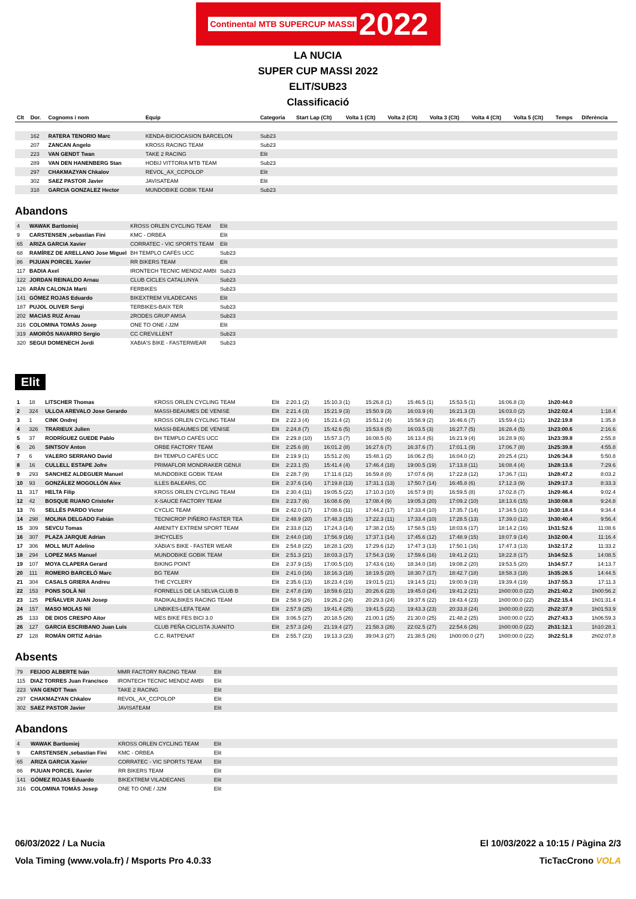Continental MTB SUPERCUP MASSI 2022
LA NUCIA
SUPER CUP MASSI 2022
ELIT/SUB23
Classificació
| Clt | Dor. | Cognoms i nom | Equip | Categoria | Start Lap (Clt) | Volta 1 (Clt) | Volta 2 (Clt) | Volta 3 (Clt) | Volta 4 (Clt) | Volta 5 (Clt) | Temps | Diferència |
| --- | --- | --- | --- | --- | --- | --- | --- | --- | --- | --- | --- | --- |
| | 162 | RATERA TENORIO Marc | KENDA-BICIOCASION BARCELON | Sub23 | | | | | | | | |
| | 207 | ZANCAN Angelo | KROSS RACING TEAM | Sub23 | | | | | | | | |
| | 223 | VAN GENDT Twan | TAKE 2 RACING | Elit | | | | | | | | |
| | 289 | VAN DEN HANENBERG Stan | HOBIJ VITTORIA MTB TEAM | Sub23 | | | | | | | | |
| | 297 | CHAKMAZYAN Chkalov | REVOL_AX_CCPOLOP | Elit | | | | | | | | |
| | 302 | SAEZ PASTOR Javier | JAVISATEAM | Elit | | | | | | | | |
| | 318 | GARCIA GONZALEZ Hector | MUNDOBIKE GOBIK TEAM | Sub23 | | | | | | | | |
Abandons
| 4 | WAWAK Bartlomiej | KROSS ORLEN CYCLING TEAM | Elit | |
| 9 | CARSTENSEN ,sebastian Fini | KMC - ORBEA | Elit | |
| 65 | ARIZA GARCIA Xavier | CORRATEC - VIC SPORTS TEAM | Elit | |
| 68 | RAMÍREZ DE ARELLANO Jose Miguel | BH TEMPLO CAFÉS UCC | Sub23 | |
| 86 | PIJUAN PORCEL Xavier | RR BIKERS TEAM | Elit | |
| 117 | BADIA Axel | IRONTECH TECNIC MENDIZ AMBI | Sub23 | |
| 122 | JORDAN REINALDO Arnau | CLUB CICLES CATALUNYA | Sub23 | |
| 126 | ARÁN CALONJA Martí | FERBIKES | Sub23 | |
| 141 | GÓMEZ ROJAS Eduardo | BIKEXTREM VILADECANS | Elit | |
| 187 | PUJOL OLIVER Sergi | TERBIKES-BAIX TER | Sub23 | |
| 202 | MACIAS RUZ Arnau | 2RODES GRUP AMSA | Sub23 | |
| 316 | COLOMINA TOMÀS Josep | ONE TO ONE / J2M | Elit | |
| 319 | AMORÓS NAVARRO Sergio | CC CREVILLENT | Sub23 | |
| 320 | SEGUI DOMENECH Jordi | XABIA'S BIKE - FASTERWEAR | Sub23 | |
Elit
| 1 | 18 | LITSCHER Thomas | KROSS ORLEN CYCLING TEAM | Elit | 2:20.1 (2) | 15:10.3 (1) | 15:26.8 (1) | 15:46.5 (1) | 15:53.5 (1) | 16:06.8 (3) | 1h20:44.0 | |
| 2 | 324 | ULLOA AREVALO Jose Gerardo | MASSI-BEAUMES DE VENISE | Elit | 2:21.4 (3) | 15:21.9 (3) | 15:50.9 (3) | 16:03.9 (4) | 16:21.3 (3) | 16:03.0 (2) | 1h22:02.4 | 1:18.4 |
| 3 | 1 | CINK Ondrej | KROSS ORLEN CYCLING TEAM | Elit | 2:22.3 (4) | 15:21.4 (2) | 15:51.2 (4) | 15:58.9 (2) | 16:46.6 (7) | 15:59.4 (1) | 1h22:19.8 | 1:35.8 |
| 4 | 326 | TRARIEUX Julien | MASSI-BEAUMES DE VENISE | Elit | 2:24.8 (7) | 15:42.6 (5) | 15:53.6 (5) | 16:03.5 (3) | 16:27.7 (5) | 16:28.4 (5) | 1h23:00.6 | 2:16.6 |
| 5 | 37 | RODRÍGUEZ GUEDE Pablo | BH TEMPLO CAFÉS UCC | Elit | 2:29.8 (10) | 15:57.3 (7) | 16:08.5 (6) | 16:13.4 (6) | 16:21.9 (4) | 16:28.9 (6) | 1h23:39.8 | 2:55.8 |
| 6 | 26 | SINTSOV Anton | ORBE FACTORY TEAM | Elit | 2:25.6 (8) | 16:01.2 (8) | 16:27.6 (7) | 16:37.6 (7) | 17:01.1 (9) | 17:06.7 (8) | 1h25:39.8 | 4:55.8 |
| 7 | 6 | VALERO SERRANO David | BH TEMPLO CAFÉS UCC | Elit | 2:19.9 (1) | 15:51.2 (6) | 15:48.1 (2) | 16:06.2 (5) | 16:04.0 (2) | 20:25.4 (21) | 1h26:34.8 | 5:50.8 |
| 8 | 16 | CULLELL ESTAPE Jofre | PRIMAFLOR MONDRAKER GENUI | Elit | 2:23.1 (5) | 15:41.4 (4) | 17:46.4 (18) | 19:00.5 (19) | 17:13.8 (11) | 16:08.4 (4) | 1h28:13.6 | 7:29.6 |
| 9 | 293 | SANCHEZ ALDEGUER Manuel | MUNDOBIKE GOBIK TEAM | Elit | 2:28.7 (9) | 17:11.6 (12) | 16:59.8 (8) | 17:07.6 (9) | 17:22.8 (12) | 17:36.7 (11) | 1h28:47.2 | 8:03.2 |
| 10 | 93 | GONZÁLEZ MOGOLLÓN Alex | ILLES BALEARS, CC | Elit | 2:37.6 (14) | 17:19.8 (13) | 17:31.1 (13) | 17:50.7 (14) | 16:45.8 (6) | 17:12.3 (9) | 1h29:17.3 | 8:33.3 |
| 11 | 317 | HELTA Filip | KROSS ORLEN CYCLING TEAM | Elit | 2:30.4 (11) | 19:05.5 (22) | 17:10.3 (10) | 16:57.9 (8) | 16:59.5 (8) | 17:02.8 (7) | 1h29:46.4 | 9:02.4 |
| 12 | 42 | BOSQUE RUANO Cristofer | X-SAUCE FACTORY TEAM | Elit | 2:23.7 (6) | 16:08.6 (9) | 17:08.4 (9) | 19:05.3 (20) | 17:09.2 (10) | 18:13.6 (15) | 1h30:08.8 | 9:24.8 |
| 13 | 76 | SELLÉS PARDO Víctor | CYCLIC TEAM | Elit | 2:42.0 (17) | 17:08.6 (11) | 17:44.2 (17) | 17:33.4 (10) | 17:35.7 (14) | 17:34.5 (10) | 1h30:18.4 | 9:34.4 |
| 14 | 298 | MOLINA DELGADO Fabián | TECNICROP PIÑERO FASTER TEA | Elit | 2:48.9 (20) | 17:48.3 (15) | 17:22.3 (11) | 17:33.4 (10) | 17:28.5 (13) | 17:39.0 (12) | 1h30:40.4 | 9:56.4 |
| 15 | 309 | SEVCU Tomas | AMENITY EXTREM SPORT TEAM | Elit | 2:33.8 (12) | 17:24.3 (14) | 17:38.2 (15) | 17:58.5 (15) | 18:03.6 (17) | 18:14.2 (16) | 1h31:52.6 | 11:08.6 |
| 16 | 307 | PLAZA JARQUE Adrian | 3HCYCLES | Elit | 2:44.0 (18) | 17:56.9 (16) | 17:37.1 (14) | 17:45.6 (12) | 17:48.9 (15) | 18:07.9 (14) | 1h32:00.4 | 11:16.4 |
| 17 | 306 | MOLL MUT Adelino | XÀBIA'S BIKE - FASTER WEAR | Elit | 2:54.8 (22) | 18:28.1 (20) | 17:29.6 (12) | 17:47.3 (13) | 17:50.1 (16) | 17:47.3 (13) | 1h32:17.2 | 11:33.2 |
| 18 | 294 | LOPEZ MAS Manuel | MUNDOBIKE GOBIK TEAM | Elit | 2:51.3 (21) | 18:03.3 (17) | 17:54.3 (19) | 17:59.6 (16) | 19:41.2 (21) | 18:22.8 (17) | 1h34:52.5 | 14:08.5 |
| 19 | 107 | MOYA CLAPERA Gerard | BIKING POINT | Elit | 2:37.9 (15) | 17:00.5 (10) | 17:43.6 (16) | 18:34.0 (18) | 19:08.2 (20) | 19:53.5 (20) | 1h34:57.7 | 14:13.7 |
| 20 | 111 | ROMERO BARCELÓ Marc | BG TEAM | Elit | 2:41.0 (16) | 18:16.3 (18) | 18:19.5 (20) | 18:30.7 (17) | 18:42.7 (18) | 18:58.3 (18) | 1h35:28.5 | 14:44.5 |
| 21 | 304 | CASALS GRIERA Andreu | THE CYCLERY | Elit | 2:35.6 (13) | 18:23.4 (19) | 19:01.5 (21) | 19:14.5 (21) | 19:00.9 (19) | 19:39.4 (19) | 1h37:55.3 | 17:11.3 |
| 22 | 153 | PONS SOLÀ Nil | FORNELLS DE LA SELVA CLUB B | Elit | 2:47.8 (19) | 18:59.6 (21) | 20:26.6 (23) | 19:45.0 (24) | 19:41.2 (21) | 1h00:00.0 (22) | 2h21:40.2 | 1h00:56.2 |
| 23 | 125 | PEÑALVER JUAN Josep | RADIKALBIKES RACING TEAM | Elit | 2:58.9 (26) | 19:26.2 (24) | 20:29.3 (24) | 19:37.6 (22) | 19:43.4 (23) | 1h00:00.0 (22) | 2h22:15.4 | 1h01:31.4 |
| 24 | 157 | MASO MOLAS Nil | LINBIKES-LEFA TEAM | Elit | 2:57.9 (25) | 19:41.4 (25) | 19:41.5 (22) | 19:43.3 (23) | 20:33.8 (24) | 1h00:00.0 (22) | 2h22:37.9 | 1h01:53.9 |
| 25 | 133 | DE DIOS CRESPO Aitor | MES BIKE FES BICI 3.0 | Elit | 3:06.5 (27) | 20:18.5 (26) | 21:00.1 (25) | 21:30.0 (25) | 21:48.2 (25) | 1h00:00.0 (22) | 2h27:43.3 | 1h06:59.3 |
| 26 | 127 | GARCIA ESCRIBANO Juan Luis | CLUB PEÑA CICLISTA JUANITO | Elit | 2:57.3 (24) | 21:19.4 (27) | 21:58.3 (26) | 22:02.5 (27) | 22:54.6 (26) | 1h00:00.0 (22) | 2h31:12.1 | 1h10:28.1 |
| 27 | 128 | ROMÁN ORTIZ Adrián | C.C. RATPENAT | Elit | 2:55.7 (23) | 19:13.3 (23) | 39:04.3 (27) | 21:38.5 (26) | 1h00:00.0 (27) | 1h00:00.0 (22) | 3h22:51.8 | 2h02:07.8 |
Absents
| 79 | FEIJOO ALBERTE Iván | MMR FACTORY RACING TEAM | Elit | |
| 115 | DIAZ TORRES Juan Francisco | IRONTECH TECNIC MENDIZ AMBI | Elit | |
| 223 | VAN GENDT Twan | TAKE 2 RACING | Elit | |
| 297 | CHAKMAZYAN Chkalov | REVOL_AX_CCPOLOP | Elit | |
| 302 | SAEZ PASTOR Javier | JAVISATEAM | Elit | |
Abandons
| 4 | WAWAK Bartlomiej | KROSS ORLEN CYCLING TEAM | Elit | |
| 9 | CARSTENSEN ,sebastian Fini | KMC - ORBEA | Elit | |
| 65 | ARIZA GARCIA Xavier | CORRATEC - VIC SPORTS TEAM | Elit | |
| 86 | PIJUAN PORCEL Xavier | RR BIKERS TEAM | Elit | |
| 141 | GÓMEZ ROJAS Eduardo | BIKEXTREM VILADECANS | Elit | |
| 316 | COLOMINA TOMÀS Josep | ONE TO ONE / J2M | Elit | |
06/03/2022 / La Nucia El 10/03/2022 a 10:15 / Pàgina 2/3
Vola Timing (www.vola.fr) / Msports Pro 4.0.33 TicTacCrono VOLA